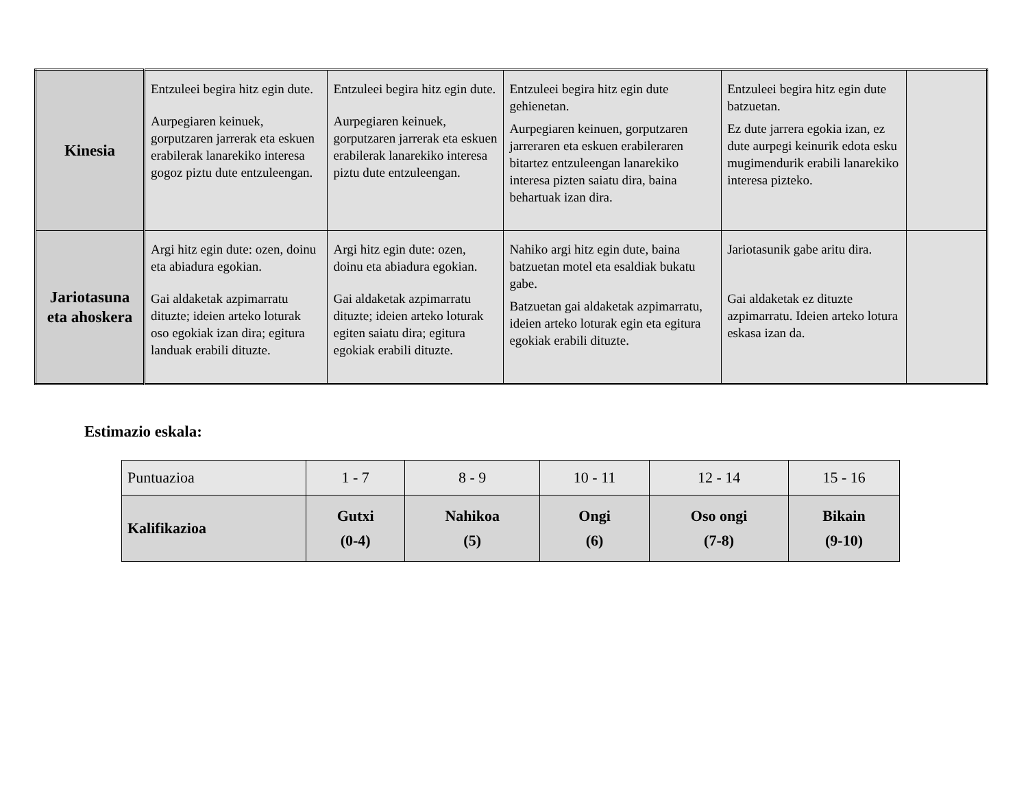| Kinesia | Entzuleei begira hitz egin dute. Aurpegiaren keinuek, gorputzaren jarrerak eta eskuen erabilerak lanarekiko interesa gogoz piztu dute entzuleengan. | Entzuleei begira hitz egin dute. Aurpegiaren keinuek, gorputzaren jarrerak eta eskuen erabilerak lanarekiko interesa piztu dute entzuleengan. | Entzuleei begira hitz egin dute gehienetan. Aurpegiaren keinuen, gorputzaren jarreraren eta eskuen erabileraren bitartez entzuleengan lanarekiko interesa pizten saiatu dira, baina behartuak izan dira. | Entzuleei begira hitz egin dute batzuetan. Ez dute jarrera egokia izan, ez dute aurpegi keinurik edota esku mugimendurik erabili lanarekiko interesa pizteko. | |
| Jariotasuna eta ahoskera | Argi hitz egin dute: ozen, doinu eta abiadura egokian. Gai aldaketak azpimarratu dituzte; ideien arteko loturak oso egokiak izan dira; egitura landuak erabili dituzte. | Argi hitz egin dute: ozen, doinu eta abiadura egokian. Gai aldaketak azpimarratu dituzte; ideien arteko loturak egiten saiatu dira; egitura egokiak erabili dituzte. | Nahiko argi hitz egin dute, baina batzuetan motel eta esaldiak bukatu gabe. Batzuetan gai aldaketak azpimarratu, ideien arteko loturak egin eta egitura egokiak erabili dituzte. | Jariotasunik gabe aritu dira. Gai aldaketak ez dituzte azpimarratu. Ideien arteko lotura eskasa izan da. | |
Estimazio eskala:
| Puntuazioa | 1 - 7 | 8 - 9 | 10 - 11 | 12 - 14 | 15 - 16 |
| Kalifikazioa | Gutxi (0-4) | Nahikoa (5) | Ongi (6) | Oso ongi (7-8) | Bikain (9-10) |